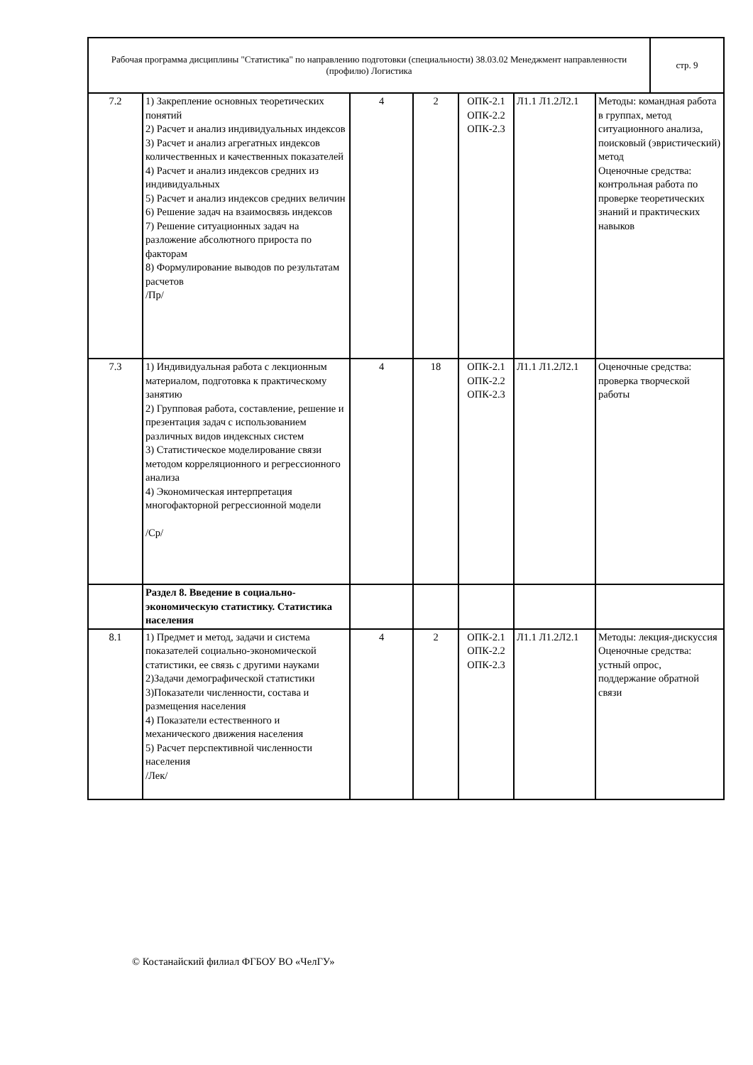| Рабочая программа дисциплины "Статистика" по направлению подготовки (специальности) 38.03.02 Менеджмент направленности (профилю) Логистика | стр. 9 |
| 7.2 | 1) Закрепление основных теоретических понятий 2) Расчет и анализ индивидуальных индексов 3) Расчет и анализ агрегатных индексов количественных и качественных показателей 4) Расчет и анализ индексов средних из индивидуальных 5) Расчет и анализ индексов средних величин 6) Решение задач на взаимосвязь индексов 7) Решение ситуационных задач на разложение абсолютного прироста по факторам 8) Формулирование выводов по результатам расчетов /Пр/ | 4 | 2 | ОПК-2.1 ОПК-2.2 ОПК-2.3 | Л1.1 Л1.2Л2.1 | Методы: командная работа в группах, метод ситуационного анализа, поисковый (эвристический) метод Оценочные средства: контрольная работа по проверке теоретических знаний и практических навыков |
| 7.3 | 1) Индивидуальная работа с лекционным материалом, подготовка к практическому занятию 2) Групповая работа, составление, решение и презентация задач с использованием различных видов индексных систем 3) Статистическое моделирование связи методом корреляционного и регрессионного анализа 4) Экономическая интерпретация многофакторной регрессионной модели /Ср/ | 4 | 18 | ОПК-2.1 ОПК-2.2 ОПК-2.3 | Л1.1 Л1.2Л2.1 | Оценочные средства: проверка творческой работы |
| | Раздел 8. Введение в социально-экономическую статистику. Статистика населения | | | | | |
| 8.1 | 1) Предмет и метод, задачи и система показателей социально-экономической статистики, ее связь с другими науками 2)Задачи демографической статистики 3)Показатели численности, состава и размещения населения 4) Показатели естественного и механического движения населения 5) Расчет перспективной численности населения /Лек/ | 4 | 2 | ОПК-2.1 ОПК-2.2 ОПК-2.3 | Л1.1 Л1.2Л2.1 | Методы: лекция-дискуссия Оценочные средства: устный опрос, поддержание обратной связи |
© Костанайский филиал ФГБОУ ВО «ЧелГУ»